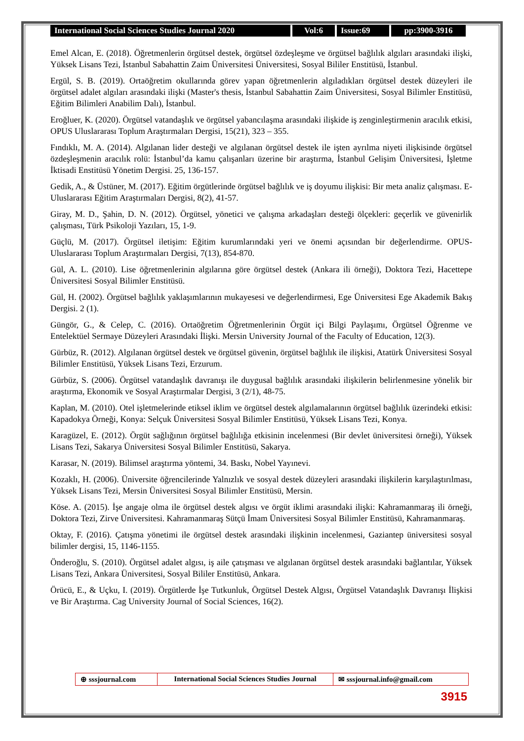International Social Sciences Studies Journal 2020
Vol:6 Issue:69 pp:3900-3916
Emel Alcan, E. (2018). Öğretmenlerin örgütsel destek, örgütsel özdeşleşme ve örgütsel bağlılık algıları arasındaki ilişki, Yüksek Lisans Tezi, İstanbul Sabahattin Zaim Üniversitesi Üniversitesi, Sosyal Bililer Enstitüsü, İstanbul.
Ergül, S. B. (2019). Ortaöğretim okullarında görev yapan öğretmenlerin algıladıkları örgütsel destek düzeyleri ile örgütsel adalet algıları arasındaki ilişki (Master's thesis, İstanbul Sabahattin Zaim Üniversitesi, Sosyal Bilimler Enstitüsü, Eğitim Bilimleri Anabilim Dalı), İstanbul.
Eroğluer, K. (2020). Örgütsel vatandaşlık ve örgütsel yabancılaşma arasındaki ilişkide iş zenginleştirmenin aracılık etkisi, OPUS Uluslararası Toplum Araştırmaları Dergisi, 15(21), 323 – 355.
Fındıklı, M. A. (2014). Algılanan lider desteği ve algılanan örgütsel destek ile işten ayrılma niyeti ilişkisinde örgütsel özdeşleşmenin aracılık rolü: İstanbul’da kamu çalışanları üzerine bir araştırma, İstanbul Gelişim Üniversitesi, İşletme İktisadi Enstitüsü Yönetim Dergisi. 25, 136-157.
Gedik, A., & Üstüner, M. (2017). Eğitim örgütlerinde örgütsel bağlılık ve iş doyumu ilişkisi: Bir meta analiz çalışması. E-Uluslararası Eğitim Araştırmaları Dergisi, 8(2), 41-57.
Giray, M. D., Şahin, D. N. (2012). Örgütsel, yönetici ve çalışma arkadaşları desteği ölçekleri: geçerlik ve güvenirlik çalışması, Türk Psikoloji Yazıları, 15, 1-9.
Güçlü, M. (2017). Örgütsel iletişim: Eğitim kurumlarındaki yeri ve önemi açısından bir değerlendirme. OPUS-Uluslararası Toplum Araştırmaları Dergisi, 7(13), 854-870.
Gül, A. L. (2010). Lise öğretmenlerinin algılarına göre örgütsel destek (Ankara ili örneği), Doktora Tezi, Hacettepe Üniversitesi Sosyal Bilimler Enstitüsü.
Gül, H. (2002). Örgütsel bağlılık yaklaşımlarının mukayesesi ve değerlendirmesi, Ege Üniversitesi Ege Akademik Bakış Dergisi. 2 (1).
Güngör, G., & Celep, C. (2016). Ortaöğretim Öğretmenlerinin Örgüt içi Bilgi Paylaşımı, Örgütsel Öğrenme ve Entelektüel Sermaye Düzeyleri Arasındaki İlişki. Mersin University Journal of the Faculty of Education, 12(3).
Gürbüz, R. (2012). Algılanan örgütsel destek ve örgütsel güvenin, örgütsel bağlılık ile ilişkisi, Atatürk Üniversitesi Sosyal Bilimler Enstitüsü, Yüksek Lisans Tezi, Erzurum.
Gürbüz, S. (2006). Örgütsel vatandaşlık davranışı ile duygusal bağlılık arasındaki ilişkilerin belirlenmesine yönelik bir araştırma, Ekonomik ve Sosyal Araştırmalar Dergisi, 3 (2/1), 48-75.
Kaplan, M. (2010). Otel işletmelerinde etiksel iklim ve örgütsel destek algılamalarının örgütsel bağlılık üzerindeki etkisi: Kapadokya Örneği, Konya: Selçuk Üniversitesi Sosyal Bilimler Enstitüsü, Yüksek Lisans Tezi, Konya.
Karagüzel, E. (2012). Örgüt sağlığının örgütsel bağlılığa etkisinin incelenmesi (Bir devlet üniversitesi örneği), Yüksek Lisans Tezi, Sakarya Üniversitesi Sosyal Bilimler Enstitüsü, Sakarya.
Karasar, N. (2019). Bilimsel araştırma yöntemi, 34. Baskı, Nobel Yayınevi.
Kozaklı, H. (2006). Üniversite öğrencilerinde Yalnızlık ve sosyal destek düzeyleri arasındaki ilişkilerin karşılaştırılması, Yüksek Lisans Tezi, Mersin Üniversitesi Sosyal Bilimler Enstitüsü, Mersin.
Köse. A. (2015). İşe angaje olma ile örgütsel destek algısı ve örgüt iklimi arasındaki ilişki: Kahramanmaraş ili örneği, Doktora Tezi, Zirve Üniversitesi. Kahramanmaraş Sütçü İmam Üniversitesi Sosyal Bilimler Enstitüsü, Kahramanmaraş.
Oktay, F. (2016). Çatışma yönetimi ile örgütsel destek arasındaki ilişkinin incelenmesi, Gaziantep üniversitesi sosyal bilimler dergisi, 15, 1146-1155.
Önderoğlu, S. (2010). Örgütsel adalet algısı, iş aile çatışması ve algılanan örgütsel destek arasındaki bağlantılar, Yüksek Lisans Tezi, Ankara Üniversitesi, Sosyal Bililer Enstitüsü, Ankara.
Örücü, E., & Uçku, I. (2019). Örgütlerde İşe Tutkunluk, Örgütsel Destek Algısı, Örgütsel Vatandaşlık Davranışı İlişkisi ve Bir Araştırma. Cag University Journal of Social Sciences, 16(2).
⊕ sssjournal.com International Social Sciences Studies Journal
✉ sssjournal.info@gmail.com
3915